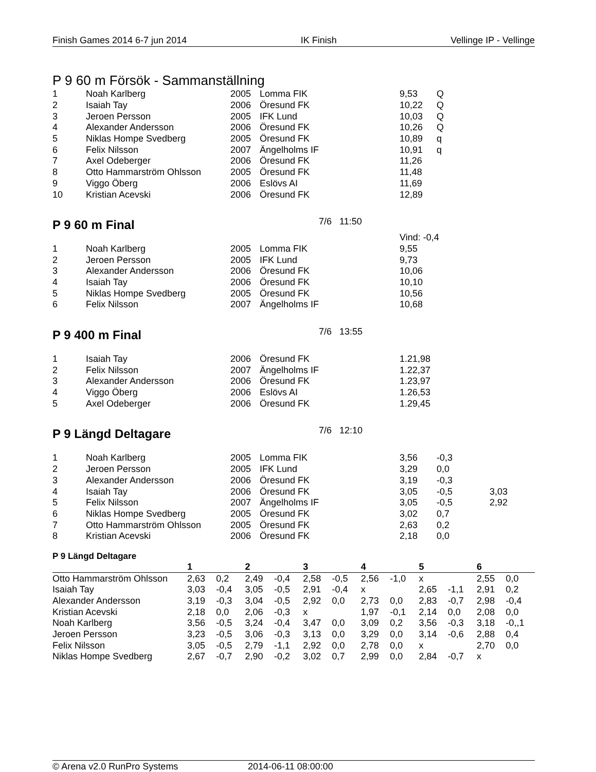Finish Games 2014 6-7 jun 2014 IK Finish Vellinge IP - Vellinge
P 9 60 m Försök - Sammanställning
| 1 | Noah Karlberg | 2005 | Lomma FIK | 9,53 | Q |
| 2 | Isaiah Tay | 2006 | Öresund FK | 10,22 | Q |
| 3 | Jeroen Persson | 2005 | IFK Lund | 10,03 | Q |
| 4 | Alexander Andersson | 2006 | Öresund FK | 10,26 | Q |
| 5 | Niklas Hompe Svedberg | 2005 | Öresund FK | 10,89 | q |
| 6 | Felix Nilsson | 2007 | Ängelholms IF | 10,91 | q |
| 7 | Axel Odeberger | 2006 | Öresund FK | 11,26 | |
| 8 | Otto Hammarström Ohlsson | 2005 | Öresund FK | 11,48 | |
| 9 | Viggo Öberg | 2006 | Eslövs AI | 11,69 | |
| 10 | Kristian Acevski | 2006 | Öresund FK | 12,89 | |
P 9 60 m Final 7/6 11:50
| | | | | Vind: -0,4 | |
| 1 | Noah Karlberg | 2005 | Lomma FIK | 9,55 | |
| 2 | Jeroen Persson | 2005 | IFK Lund | 9,73 | |
| 3 | Alexander Andersson | 2006 | Öresund FK | 10,06 | |
| 4 | Isaiah Tay | 2006 | Öresund FK | 10,10 | |
| 5 | Niklas Hompe Svedberg | 2005 | Öresund FK | 10,56 | |
| 6 | Felix Nilsson | 2007 | Ängelholms IF | 10,68 | |
P 9 400 m Final 7/6 13:55
| 1 | Isaiah Tay | 2006 | Öresund FK | 1.21,98 | |
| 2 | Felix Nilsson | 2007 | Ängelholms IF | 1.22,37 | |
| 3 | Alexander Andersson | 2006 | Öresund FK | 1.23,97 | |
| 4 | Viggo Öberg | 2006 | Eslövs AI | 1.26,53 | |
| 5 | Axel Odeberger | 2006 | Öresund FK | 1.29,45 | |
P 9 Längd Deltagare 7/6 12:10
| 1 | Noah Karlberg | 2005 | Lomma FIK | 3,56 | -0,3 | |
| 2 | Jeroen Persson | 2005 | IFK Lund | 3,29 | 0,0 | |
| 3 | Alexander Andersson | 2006 | Öresund FK | 3,19 | -0,3 | |
| 4 | Isaiah Tay | 2006 | Öresund FK | 3,05 | -0,5 | 3,03 |
| 5 | Felix Nilsson | 2007 | Ängelholms IF | 3,05 | -0,5 | 2,92 |
| 6 | Niklas Hompe Svedberg | 2005 | Öresund FK | 3,02 | 0,7 | |
| 7 | Otto Hammarström Ohlsson | 2005 | Öresund FK | 2,63 | 0,2 | |
| 8 | Kristian Acevski | 2006 | Öresund FK | 2,18 | 0,0 | |
P 9 Längd Deltagare
| | 1 | | 2 | | 3 | | 4 | | 5 | | 6 | |
| --- | --- | --- | --- | --- | --- | --- | --- | --- | --- | --- | --- | --- |
| Otto Hammarström Ohlsson | 2,63 | 0,2 | 2,49 | -0,4 | 2,58 | -0,5 | 2,56 | -1,0 | x | | 2,55 | 0,0 |
| Isaiah Tay | 3,03 | -0,4 | 3,05 | -0,5 | 2,91 | -0,4 | x | | 2,65 | -1,1 | 2,91 | 0,2 |
| Alexander Andersson | 3,19 | -0,3 | 3,04 | -0,5 | 2,92 | 0,0 | 2,73 | 0,0 | 2,83 | -0,7 | 2,98 | -0,4 |
| Kristian Acevski | 2,18 | 0,0 | 2,06 | -0,3 | x | | 1,97 | -0,1 | 2,14 | 0,0 | 2,08 | 0,0 |
| Noah Karlberg | 3,56 | -0,5 | 3,24 | -0,4 | 3,47 | 0,0 | 3,09 | 0,2 | 3,56 | -0,3 | 3,18 | -0,,1 |
| Jeroen Persson | 3,23 | -0,5 | 3,06 | -0,3 | 3,13 | 0,0 | 3,29 | 0,0 | 3,14 | -0,6 | 2,88 | 0,4 |
| Felix Nilsson | 3,05 | -0,5 | 2,79 | -1,1 | 2,92 | 0,0 | 2,78 | 0,0 | x | | 2,70 | 0,0 |
| Niklas Hompe Svedberg | 2,67 | -0,7 | 2,90 | -0,2 | 3,02 | 0,7 | 2,99 | 0,0 | 2,84 | -0,7 | x | |
© Arena v2.0 RunPro Systems 2014-06-11 08:00:00